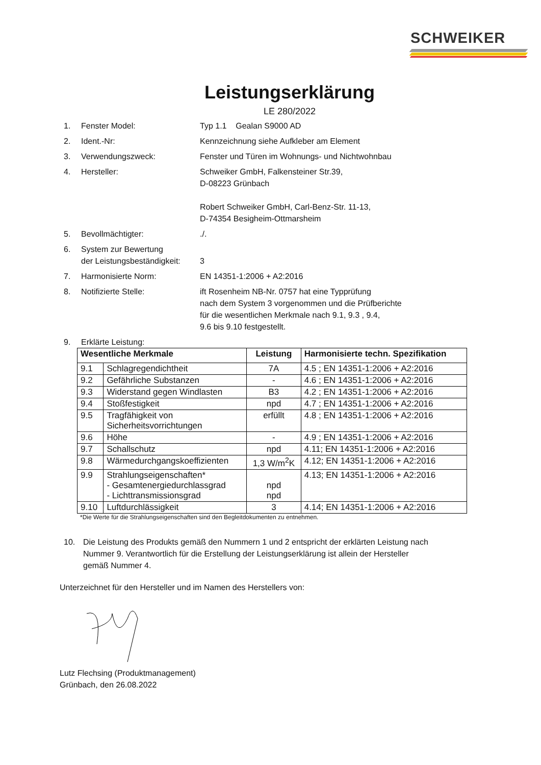SCHWEIKER
Leistungserklärung
LE 280/2022
1. Fenster Model: Typ 1.1 Gealan S9000 AD
2. Ident.-Nr: Kennzeichnung siehe Aufkleber am Element
3. Verwendungszweck: Fenster und Türen im Wohnungs- und Nichtwohnbau
4. Hersteller: Schweiker GmbH, Falkensteiner Str.39,
D-08223 Grünbach
Robert Schweiker GmbH, Carl-Benz-Str. 11-13,
D-74354 Besigheim-Ottmarsheim
5. Bevollmächtigter:./.
6. System zur Bewertung
der Leistungsbeständigkeit:
3
7. Harmonisierte Norm: EN 14351-1:2006 + A2:2016
8. Notifizierte Stelle: ift Rosenheim NB-Nr. 0757 hat eine Typprüfung
nach dem System 3 vorgenommen und die Prüfberichte
für die wesentlichen Merkmale nach 9.1, 9.3 , 9.4,
9.6 bis 9.10 festgestellt.
9. Erklärte Leistung:
| Wesentliche Merkmale | | Leistung | Harmonisierte techn. Spezifikation |
| --- | --- | --- | --- |
| 9.1 | Schlagregendichtheit | 7A | 4.5 ; EN 14351-1:2006 + A2:2016 |
| 9.2 | Gefährliche Substanzen | - | 4.6 ; EN 14351-1:2006 + A2:2016 |
| 9.3 | Widerstand gegen Windlasten | B3 | 4.2 ; EN 14351-1:2006 + A2:2016 |
| 9.4 | Stoßfestigkeit | npd | 4.7 ; EN 14351-1:2006 + A2:2016 |
| 9.5 | Tragfähigkeit von Sicherheitsvorrichtungen | erfüllt | 4.8 ; EN 14351-1:2006 + A2:2016 |
| 9.6 | Höhe | - | 4.9 ; EN 14351-1:2006 + A2:2016 |
| 9.7 | Schallschutz | npd | 4.11; EN 14351-1:2006 + A2:2016 |
| 9.8 | Wärmedurchgangskoeffizienten | 1,3 W/m<sup>2</sup>K | 4.12; EN 14351-1:2006 + A2:2016 |
| 9.9 | Strahlungseigenschaften* - Gesamtenergiedurchlassgrad - Lichttransmissionsgrad | npd npd | 4.13; EN 14351-1:2006 + A2:2016 |
| 9.10 | Luftdurchlässigkeit | 3 | 4.14; EN 14351-1:2006 + A2:2016 |
*Die Werte für die Strahlungseigenschaften sind den Begleitdokumenten zu entnehmen.
10. Die Leistung des Produkts gemäß den Nummern 1 und 2 entspricht der erklärten Leistung nach
Nummer 9. Verantwortlich für die Erstellung der Leistungserklärung ist allein der Hersteller
gemäß Nummer 4.
Unterzeichnet für den Hersteller und im Namen des Herstellers von:
Lutz Flechsing (Produktmanagement)
Grünbach, den 26.08.2022